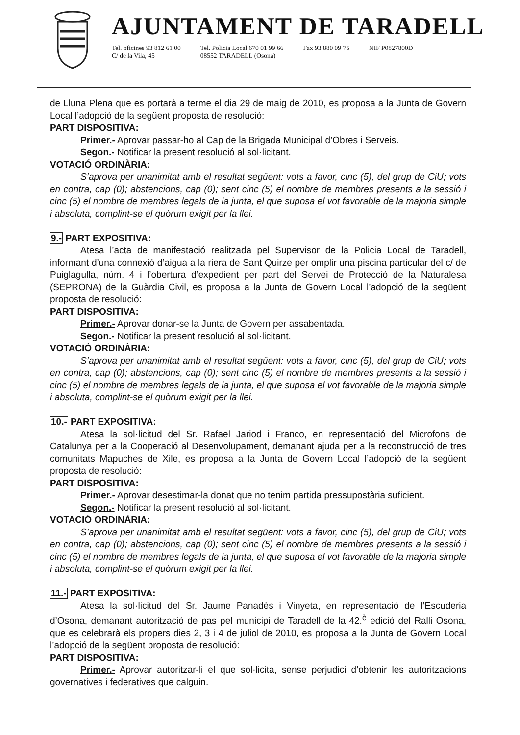AJUNTAMENT DE TARADELL
Tel. oficines 93 812 61 00
C/ de la Vila, 45
Tel. Policia Local 670 01 99 66
08552 TARADELL (Osona)
Fax 93 880 09 75 NIF P0827800D
de Lluna Plena que es portarà a terme el dia 29 de maig de 2010, es proposa a la Junta de Govern Local l’adopció de la següent proposta de resolució:
PART DISPOSITIVA:
Primer.- Aprovar passar-ho al Cap de la Brigada Municipal d’Obres i Serveis.
Segon.- Notificar la present resolució al sol·licitant.
VOTACIÓ ORDINÀRIA:
S’aprova per unanimitat amb el resultat següent: vots a favor, cinc (5), del grup de CiU; vots en contra, cap (0); abstencions, cap (0); sent cinc (5) el nombre de membres presents a la sessió i cinc (5) el nombre de membres legals de la junta, el que suposa el vot favorable de la majoria simple i absoluta, complint-se el quòrum exigit per la llei.
9.- PART EXPOSITIVA:
Atesa l’acta de manifestació realitzada pel Supervisor de la Policia Local de Taradell, informant d’una connexió d’aigua a la riera de Sant Quirze per omplir una piscina particular del c/ de Puiglagulla, núm. 4 i l’obertura d’expedient per part del Servei de Protecció de la Naturalesa (SEPRONA) de la Guàrdia Civil, es proposa a la Junta de Govern Local l’adopció de la següent proposta de resolució:
PART DISPOSITIVA:
Primer.- Aprovar donar-se la Junta de Govern per assabentada.
Segon.- Notificar la present resolució al sol·licitant.
VOTACIÓ ORDINÀRIA:
S’aprova per unanimitat amb el resultat següent: vots a favor, cinc (5), del grup de CiU; vots en contra, cap (0); abstencions, cap (0); sent cinc (5) el nombre de membres presents a la sessió i cinc (5) el nombre de membres legals de la junta, el que suposa el vot favorable de la majoria simple i absoluta, complint-se el quòrum exigit per la llei.
10.- PART EXPOSITIVA:
Atesa la sol·licitud del Sr. Rafael Jariod i Franco, en representació del Microfons de Catalunya per a la Cooperació al Desenvolupament, demanant ajuda per a la reconstrucció de tres comunitats Mapuches de Xile, es proposa a la Junta de Govern Local l’adopció de la següent proposta de resolució:
PART DISPOSITIVA:
Primer.- Aprovar desestimar-la donat que no tenim partida pressupostària suficient.
Segon.- Notificar la present resolució al sol·licitant.
VOTACIÓ ORDINÀRIA:
S’aprova per unanimitat amb el resultat següent: vots a favor, cinc (5), del grup de CiU; vots en contra, cap (0); abstencions, cap (0); sent cinc (5) el nombre de membres presents a la sessió i cinc (5) el nombre de membres legals de la junta, el que suposa el vot favorable de la majoria simple i absoluta, complint-se el quòrum exigit per la llei.
11.- PART EXPOSITIVA:
Atesa la sol·licitud del Sr. Jaume Panadès i Vinyeta, en representació de l’Escuderia d’Osona, demanant autorització de pas pel municipi de Taradell de la 42.<sup>è</sup> edició del Ralli Osona, que es celebrarà els propers dies 2, 3 i 4 de juliol de 2010, es proposa a la Junta de Govern Local l’adopció de la següent proposta de resolució:
PART DISPOSITIVA:
Primer.- Aprovar autoritzar-li el que sol·licita, sense perjudici d’obtenir les autoritzacions governatives i federatives que calguin.